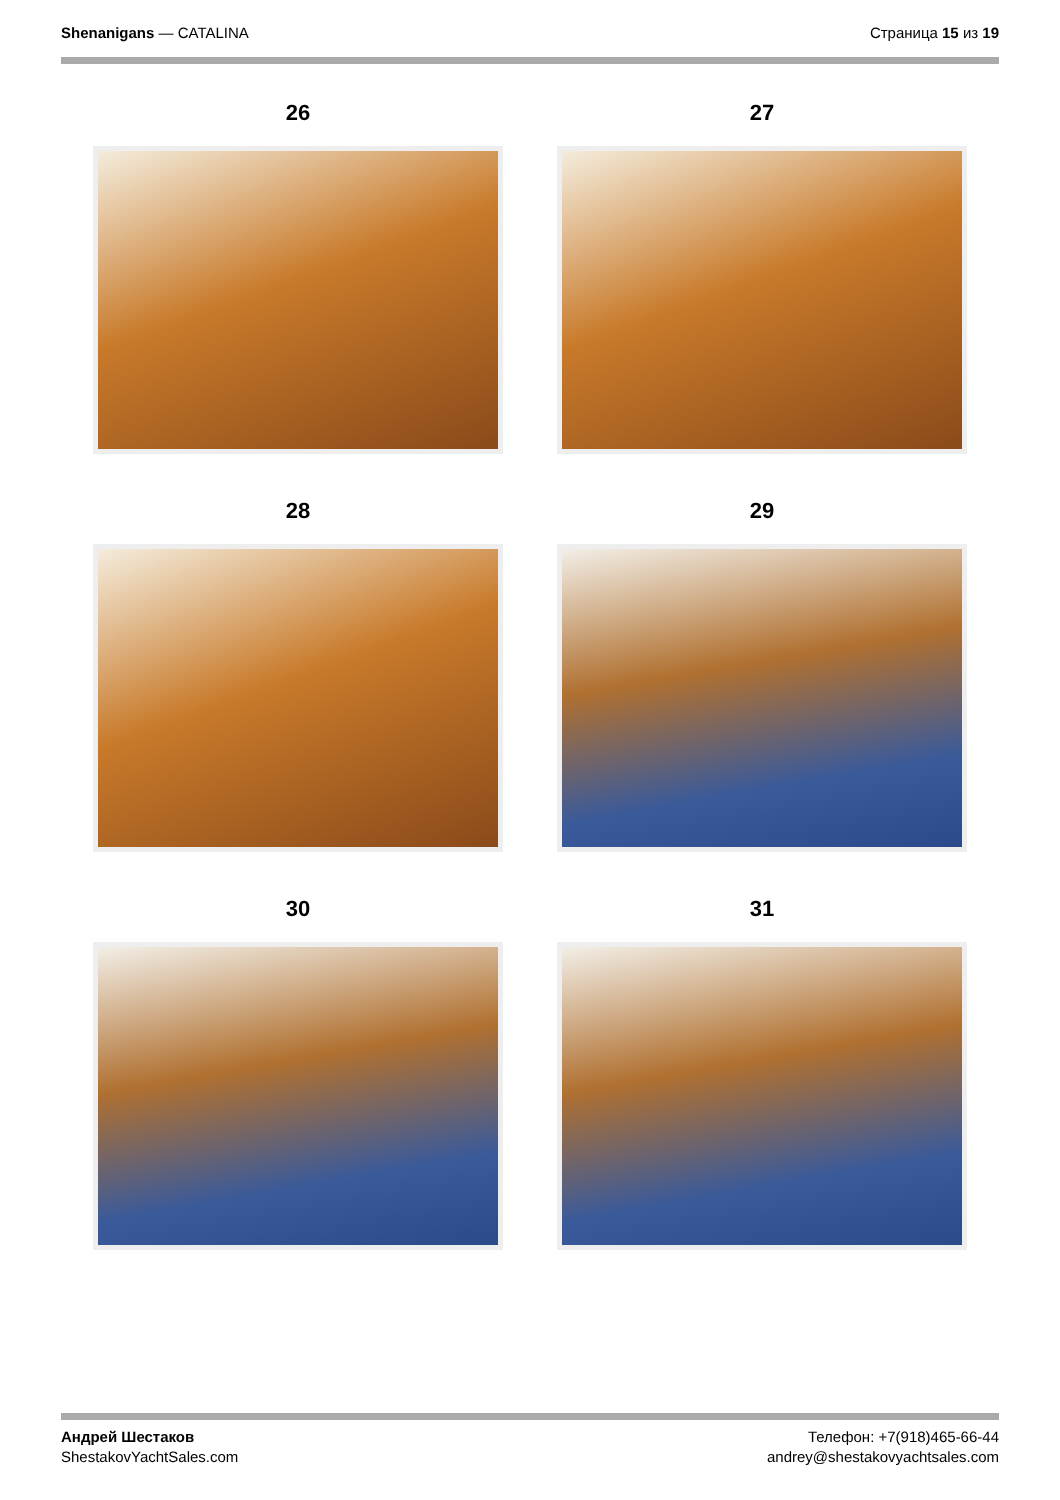Shenanigans — CATALINA Страница 15 из 19
26
27
28
29
30
31
Андрей Шестаков
ShestakovYachtSales.com
Телефон: +7(918)465-66-44
andrey@shestakovyachtsales.com